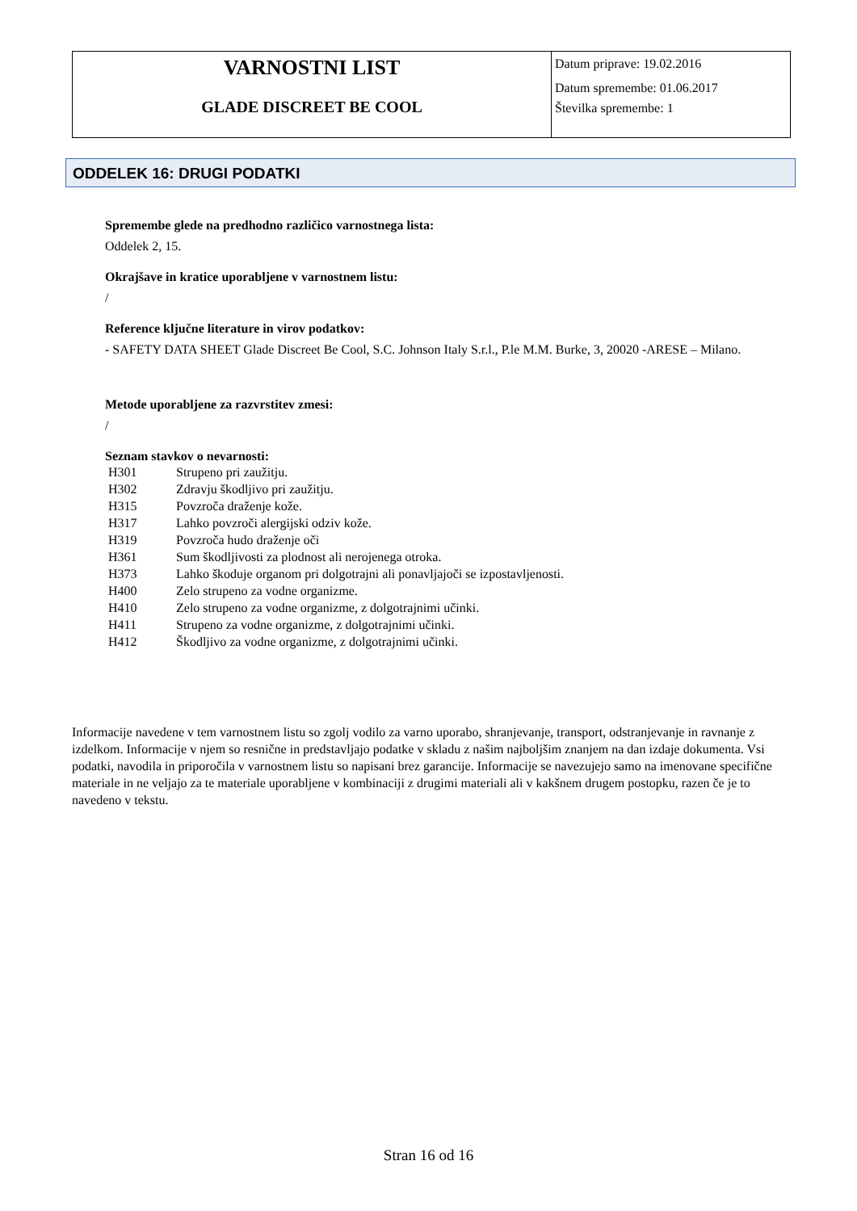| VARNOSTNI LIST GLADE DISCREET BE COOL | Datum priprave: 19.02.2016 Datum spremembe: 01.06.2017 Številka spremembe: 1 |
ODDELEK 16: DRUGI PODATKI
Spremembe glede na predhodno različico varnostnega lista:
Oddelek 2, 15.
Okrajšave in kratice uporabljene v varnostnem listu:
/
Reference ključne literature in virov podatkov:
- SAFETY DATA SHEET Glade Discreet Be Cool, S.C. Johnson Italy S.r.l., P.le M.M. Burke, 3, 20020 -ARESE – Milano.
Metode uporabljene za razvrstitev zmesi:
/
Seznam stavkov o nevarnosti:
| H301 | Strupeno pri zaužitju. |
| H302 | Zdravju škodljivo pri zaužitju. |
| H315 | Povzroča draženje kože. |
| H317 | Lahko povzroči alergijski odziv kože. |
| H319 | Povzroča hudo draženje oči |
| H361 | Sum škodljivosti za plodnost ali nerojenega otroka. |
| H373 | Lahko škoduje organom pri dolgotrajni ali ponavljajoči se izpostavljenosti. |
| H400 | Zelo strupeno za vodne organizme. |
| H410 | Zelo strupeno za vodne organizme, z dolgotrajnimi učinki. |
| H411 | Strupeno za vodne organizme, z dolgotrajnimi učinki. |
| H412 | Škodljivo za vodne organizme, z dolgotrajnimi učinki. |
Informacije navedene v tem varnostnem listu so zgolj vodilo za varno uporabo, shranjevanje, transport, odstranjevanje in ravnanje z izdelkom. Informacije v njem so resnične in predstavljajo podatke v skladu z našim najboljšim znanjem na dan izdaje dokumenta. Vsi podatki, navodila in priporočila v varnostnem listu so napisani brez garancije. Informacije se navezujejo samo na imenovane specifične materiale in ne veljajo za te materiale uporabljene v kombinaciji z drugimi materiali ali v kakšnem drugem postopku, razen če je to navedeno v tekstu.
Stran 16 od 16